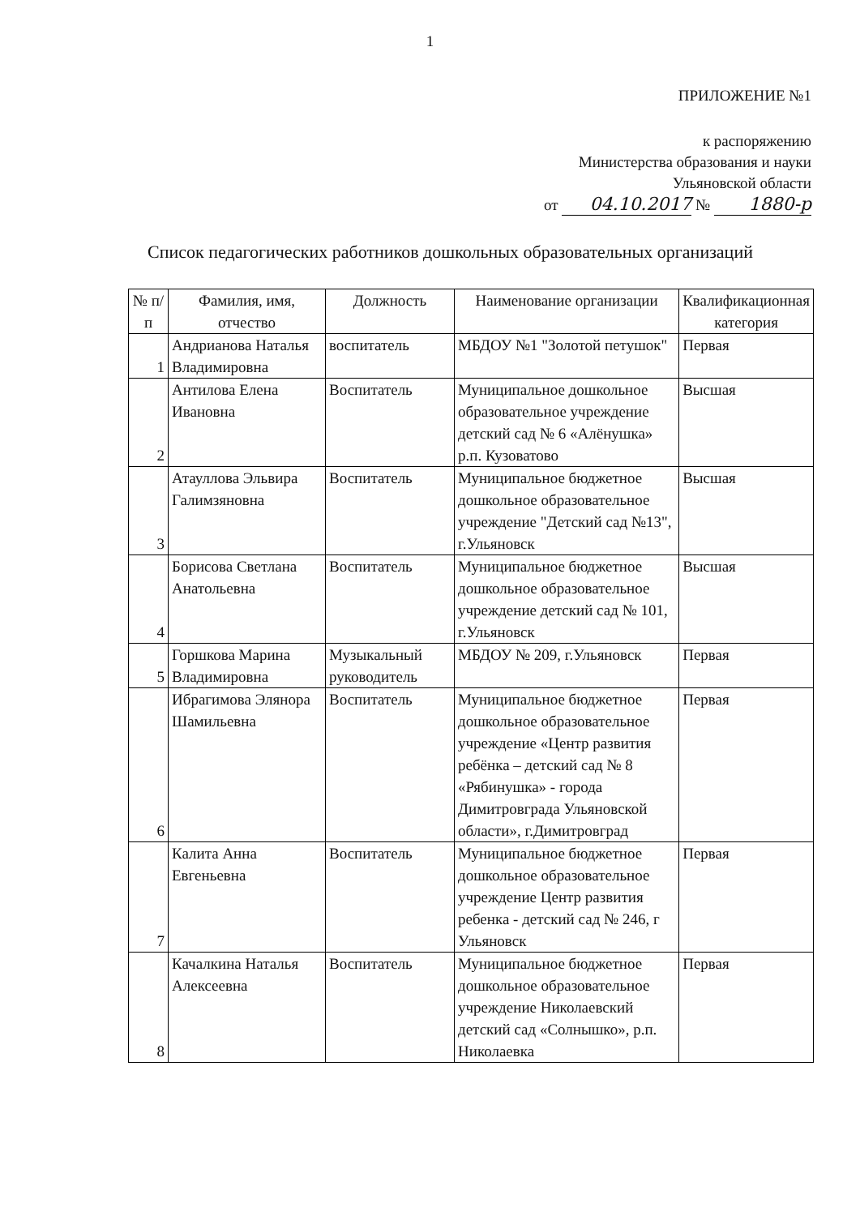1
ПРИЛОЖЕНИЕ №1
к распоряжению
Министерства образования и науки
Ульяновской области
от 04.10.2017 № 1880-р
Список педагогических работников дошкольных образовательных организаций
| № п/п | Фамилия, имя, отчество | Должность | Наименование организации | Квалификационная категория |
| --- | --- | --- | --- | --- |
| 1 | Андрианова Наталья Владимировна | воспитатель | МБДОУ №1 "Золотой петушок" | Первая |
| 2 | Антилова Елена Ивановна | Воспитатель | Муниципальное дошкольное образовательное учреждение детский сад № 6 «Алёнушка» р.п. Кузоватово | Высшая |
| 3 | Атауллова Эльвира Галимзяновна | Воспитатель | Муниципальное бюджетное дошкольное образовательное учреждение "Детский сад №13", г.Ульяновск | Высшая |
| 4 | Борисова Светлана Анатольевна | Воспитатель | Муниципальное бюджетное дошкольное образовательное учреждение детский сад № 101, г.Ульяновск | Высшая |
| 5 | Горшкова Марина Владимировна | Музыкальный руководитель | МБДОУ № 209, г.Ульяновск | Первая |
| 6 | Ибрагимова Элянора Шамильевна | Воспитатель | Муниципальное бюджетное дошкольное образовательное учреждение «Центр развития ребёнка – детский сад № 8 «Рябинушка» - города Димитровграда Ульяновской области», г.Димитровград | Первая |
| 7 | Калита Анна Евгеньевна | Воспитатель | Муниципальное бюджетное дошкольное образовательное учреждение Центр развития ребенка - детский сад № 246, г Ульяновск | Первая |
| 8 | Качалкина Наталья Алексеевна | Воспитатель | Муниципальное бюджетное дошкольное образовательное учреждение Николаевский детский сад «Солнышко», р.п. Николаевка | Первая |